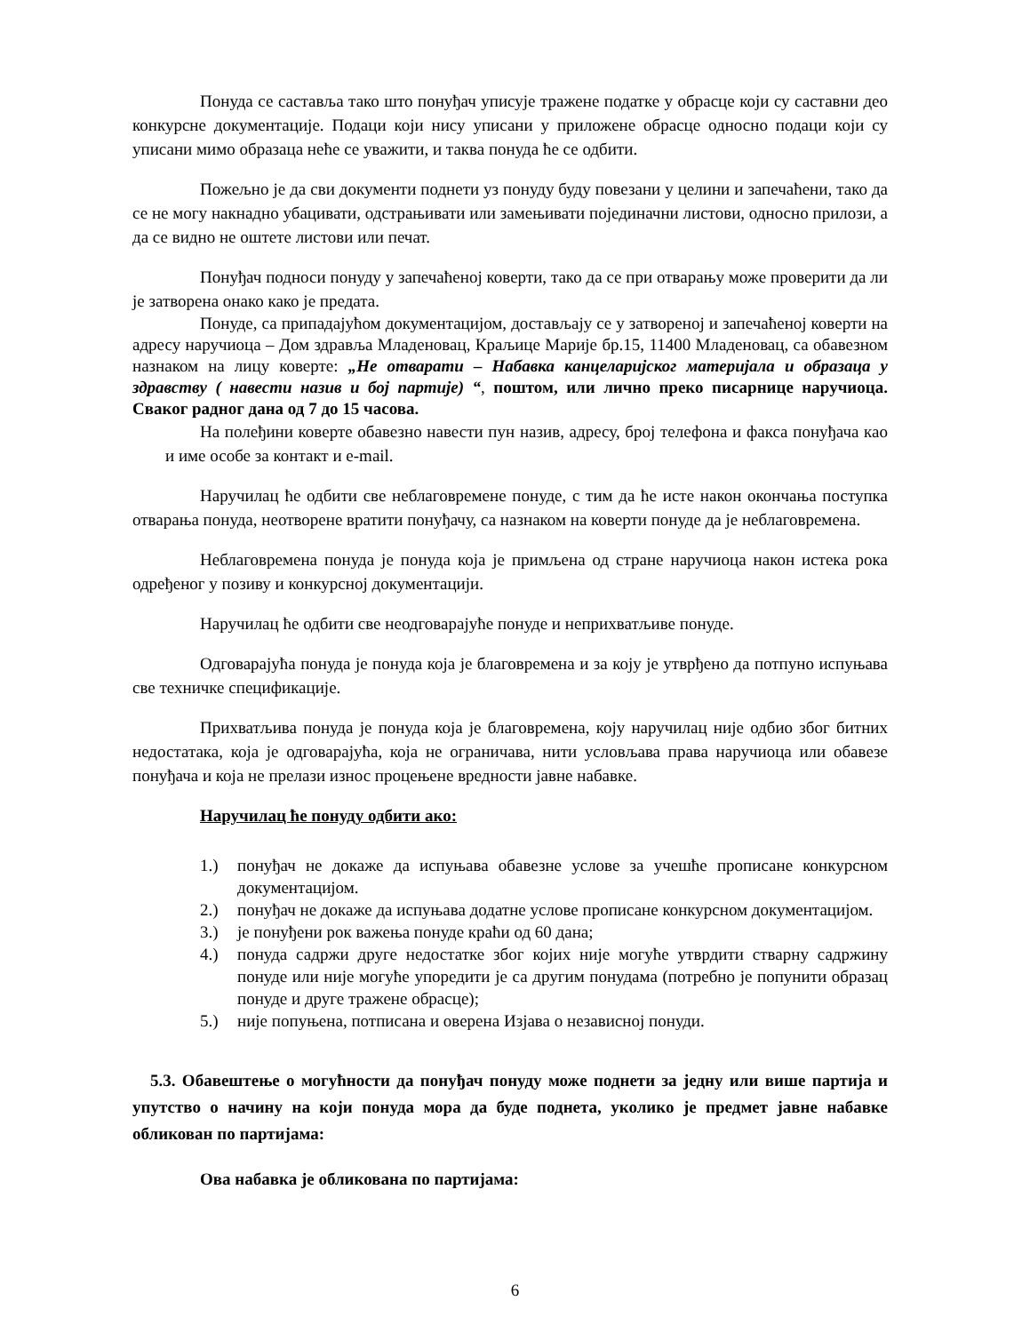Понуда се саставља тако што понуђач уписује тражене податке у обрасце који су саставни део конкурсне документације. Подаци који нису уписани у приложене обрасце односно подаци који су уписани мимо образаца неће се уважити, и таква понуда ће се одбити.
Пожељно је да сви документи поднети уз понуду буду повезани у целини и запечаћени, тако да се не могу накнадно убацивати, одстрањивати или замењивати појединачни листови, односно прилози, а да се видно не оштете листови или печат.
Понуђач подноси понуду у запечаћеној коверти, тако да се при отварању може проверити да ли је затворена онако како је предата.
Понуде, са припадајућом документацијом, достављају се у затвореној и запечаћеној коверти на адресу наручиоца – Дом здравља Младеновац, Краљице Марије бр.15, 11400 Младеновац, са обавезном назнаком на лицу коверте: „Не отварати – Набавка канцеларијског материјала и образаца у здравству ( навести назив и бој партије) “, поштом, или лично преко писарнице наручиоца. Сваког радног дана од 7 до 15 часова.
На полеђини коверте обавезно навести пун назив, адресу, број телефона и факса понуђача као и име особе за контакт и e-mail.
Наручилац ће одбити све неблаговремене понуде, с тим да ће исте након окончања поступка отварања понуда, неотворене вратити понуђачу, са назнаком на коверти понуде да је неблаговремена.
Неблаговремена понуда је понуда која је примљена од стране наручиоца након истека рока одређеног у позиву и конкурсној документацији.
Наручилац ће одбити све неодговарајуће понуде и неприхватљиве понуде.
Одговарајућа понуда је понуда која је благовремена и за коју је утврђено да потпуно испуњава све техничке спецификације.
Прихватљива понуда је понуда која је благовремена, коју наручилац није одбио због битних недостатака, која је одговарајућа, која не ограничава, нити условљава права наручиоца или обавезе понуђача и која не прелази износ процењене вредности јавне набавке.
Наручилац ће понуду одбити ако:
1.) понуђач не докаже да испуњава обавезне услове за учешће прописане конкурсном документацијом.
2.) понуђач не докаже да испуњава додатне услове прописане конкурсном документацијом.
3.) је понуђени рок важења понуде краћи од 60 дана;
4.) понуда садржи друге недостатке због којих није могуће утврдити стварну садржину понуде или није могуће упоредити је са другим понудама (потребно је попунити образац понуде и друге тражене обрасце);
5.) није попуњена, потписана и оверена Изјава о независној понуди.
5.3. Обавештење о могућности да понуђач понуду може поднети за једну или више партија и упутство о начину на који понуда мора да буде поднета, уколико је предмет јавне набавке обликован по партијама:
Ова набавка је обликована по партијама:
6